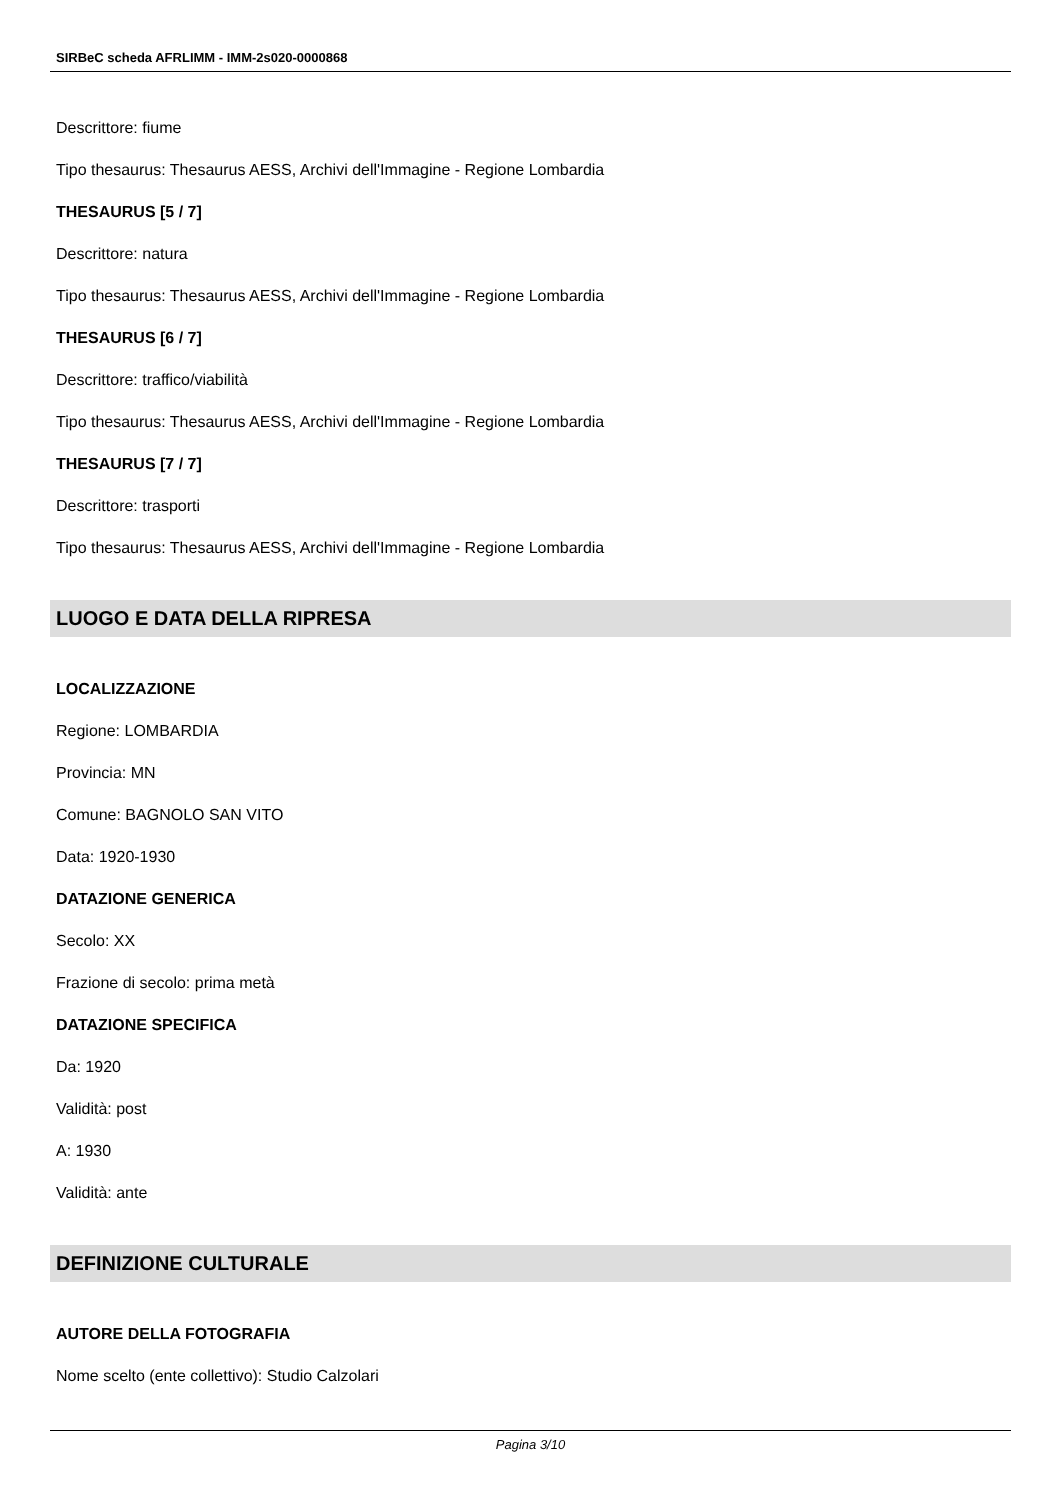SIRBeC scheda AFRLIMM - IMM-2s020-0000868
Descrittore: fiume
Tipo thesaurus: Thesaurus AESS, Archivi dell'Immagine - Regione Lombardia
THESAURUS [5 / 7]
Descrittore: natura
Tipo thesaurus: Thesaurus AESS, Archivi dell'Immagine - Regione Lombardia
THESAURUS [6 / 7]
Descrittore: traffico/viabilità
Tipo thesaurus: Thesaurus AESS, Archivi dell'Immagine - Regione Lombardia
THESAURUS [7 / 7]
Descrittore: trasporti
Tipo thesaurus: Thesaurus AESS, Archivi dell'Immagine - Regione Lombardia
LUOGO E DATA DELLA RIPRESA
LOCALIZZAZIONE
Regione: LOMBARDIA
Provincia: MN
Comune: BAGNOLO SAN VITO
Data: 1920-1930
DATAZIONE GENERICA
Secolo: XX
Frazione di secolo: prima metà
DATAZIONE SPECIFICA
Da: 1920
Validità: post
A: 1930
Validità: ante
DEFINIZIONE CULTURALE
AUTORE DELLA FOTOGRAFIA
Nome scelto (ente collettivo): Studio Calzolari
Pagina 3/10